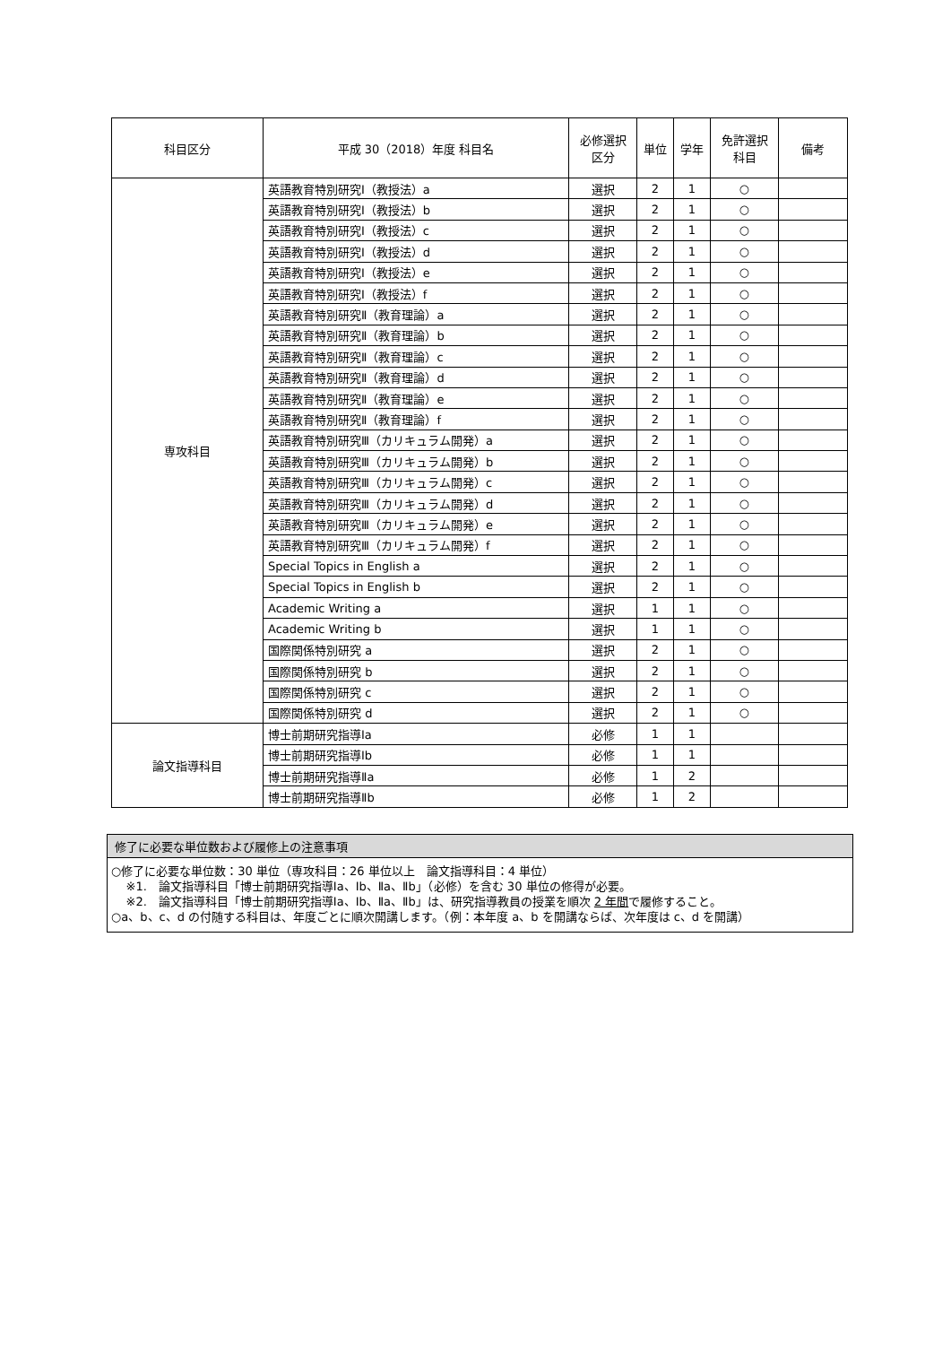| 科目区分 | 平成 30（2018）年度 科目名 | 必修選択 区分 | 単位 | 学年 | 免許選択 科目 | 備考 |
| --- | --- | --- | --- | --- | --- | --- |
| 専攻科目 | 英語教育特別研究Ⅰ（教授法）a | 選択 | 2 | 1 | ○ | |
| | 英語教育特別研究Ⅰ（教授法）b | 選択 | 2 | 1 | ○ | |
| | 英語教育特別研究Ⅰ（教授法）c | 選択 | 2 | 1 | ○ | |
| | 英語教育特別研究Ⅰ（教授法）d | 選択 | 2 | 1 | ○ | |
| | 英語教育特別研究Ⅰ（教授法）e | 選択 | 2 | 1 | ○ | |
| | 英語教育特別研究Ⅰ（教授法）f | 選択 | 2 | 1 | ○ | |
| | 英語教育特別研究Ⅱ（教育理論）a | 選択 | 2 | 1 | ○ | |
| | 英語教育特別研究Ⅱ（教育理論）b | 選択 | 2 | 1 | ○ | |
| | 英語教育特別研究Ⅱ（教育理論）c | 選択 | 2 | 1 | ○ | |
| | 英語教育特別研究Ⅱ（教育理論）d | 選択 | 2 | 1 | ○ | |
| | 英語教育特別研究Ⅱ（教育理論）e | 選択 | 2 | 1 | ○ | |
| | 英語教育特別研究Ⅱ（教育理論）f | 選択 | 2 | 1 | ○ | |
| | 英語教育特別研究Ⅲ（カリキュラム開発）a | 選択 | 2 | 1 | ○ | |
| | 英語教育特別研究Ⅲ（カリキュラム開発）b | 選択 | 2 | 1 | ○ | |
| | 英語教育特別研究Ⅲ（カリキュラム開発）c | 選択 | 2 | 1 | ○ | |
| | 英語教育特別研究Ⅲ（カリキュラム開発）d | 選択 | 2 | 1 | ○ | |
| | 英語教育特別研究Ⅲ（カリキュラム開発）e | 選択 | 2 | 1 | ○ | |
| | 英語教育特別研究Ⅲ（カリキュラム開発）f | 選択 | 2 | 1 | ○ | |
| | Special Topics in English a | 選択 | 2 | 1 | ○ | |
| | Special Topics in English b | 選択 | 2 | 1 | ○ | |
| | Academic Writing a | 選択 | 1 | 1 | ○ | |
| | Academic Writing b | 選択 | 1 | 1 | ○ | |
| | 国際関係特別研究 a | 選択 | 2 | 1 | ○ | |
| | 国際関係特別研究 b | 選択 | 2 | 1 | ○ | |
| | 国際関係特別研究 c | 選択 | 2 | 1 | ○ | |
| | 国際関係特別研究 d | 選択 | 2 | 1 | ○ | |
| 論文指導科目 | 博士前期研究指導Ⅰa | 必修 | 1 | 1 | | |
| | 博士前期研究指導Ⅰb | 必修 | 1 | 1 | | |
| | 博士前期研究指導Ⅱa | 必修 | 1 | 2 | | |
| | 博士前期研究指導Ⅱb | 必修 | 1 | 2 | | |
修了に必要な単位数および履修上の注意事項
○修了に必要な単位数：30 単位（専攻科目：26 単位以上　論文指導科目：4 単位）
※1.　論文指導科目「博士前期研究指導Ⅰa、Ⅰb、Ⅱa、Ⅱb」（必修）を含む 30 単位の修得が必要。
※2.　論文指導科目「博士前期研究指導Ⅰa、Ⅰb、Ⅱa、Ⅱb」は、研究指導教員の授業を順次 2 年間で履修すること。
○a、b、c、d の付随する科目は、年度ごとに順次開講します。（例：本年度 a、b を開講ならば、次年度は c、d を開講）